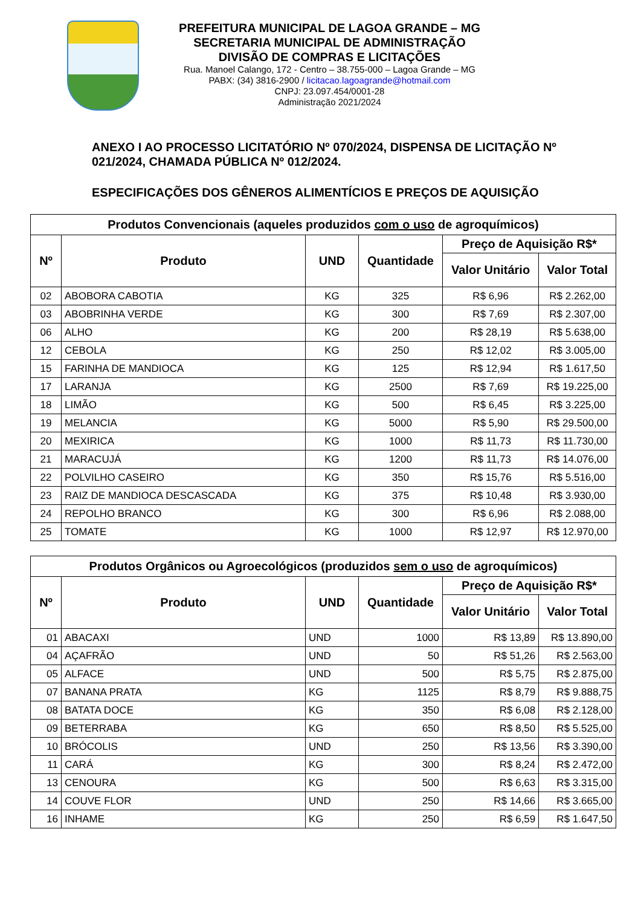PREFEITURA MUNICIPAL DE LAGOA GRANDE – MG
SECRETARIA MUNICIPAL DE ADMINISTRAÇÃO
DIVISÃO DE COMPRAS E LICITAÇÕES
Rua. Manoel Calango, 172 - Centro – 38.755-000 – Lagoa Grande – MG
PABX: (34) 3816-2900 / licitacao.lagoagrande@hotmail.com
CNPJ: 23.097.454/0001-28
Administração 2021/2024
ANEXO I AO PROCESSO LICITATÓRIO Nº 070/2024, DISPENSA DE LICITAÇÃO Nº 021/2024, CHAMADA PÚBLICA Nº 012/2024.
ESPECIFICAÇÕES DOS GÊNEROS ALIMENTÍCIOS E PREÇOS DE AQUISIÇÃO
| Produtos Convencionais (aqueles produzidos com o uso de agroquímicos) | | | | | |
| --- | --- | --- | --- | --- | --- |
| Nº | Produto | UND | Quantidade | Preço de Aquisição R$* | |
| | | | | Valor Unitário | Valor Total |
| 02 | ABOBORA CABOTIA | KG | 325 | R$ 6,96 | R$ 2.262,00 |
| 03 | ABOBRINHA VERDE | KG | 300 | R$ 7,69 | R$ 2.307,00 |
| 06 | ALHO | KG | 200 | R$ 28,19 | R$ 5.638,00 |
| 12 | CEBOLA | KG | 250 | R$ 12,02 | R$ 3.005,00 |
| 15 | FARINHA DE MANDIOCA | KG | 125 | R$ 12,94 | R$ 1.617,50 |
| 17 | LARANJA | KG | 2500 | R$ 7,69 | R$ 19.225,00 |
| 18 | LIMÃO | KG | 500 | R$ 6,45 | R$ 3.225,00 |
| 19 | MELANCIA | KG | 5000 | R$ 5,90 | R$ 29.500,00 |
| 20 | MEXIRICA | KG | 1000 | R$ 11,73 | R$ 11.730,00 |
| 21 | MARACUJÁ | KG | 1200 | R$ 11,73 | R$ 14.076,00 |
| 22 | POLVILHO CASEIRO | KG | 350 | R$ 15,76 | R$ 5.516,00 |
| 23 | RAIZ DE MANDIOCA DESCASCADA | KG | 375 | R$ 10,48 | R$ 3.930,00 |
| 24 | REPOLHO BRANCO | KG | 300 | R$ 6,96 | R$ 2.088,00 |
| 25 | TOMATE | KG | 1000 | R$ 12,97 | R$ 12.970,00 |
| Produtos Orgânicos ou Agroecológicos (produzidos sem o uso de agroquímicos) | | | | | |
| --- | --- | --- | --- | --- | --- |
| Nº | Produto | UND | Quantidade | Preço de Aquisição R$* | |
| | | | | Valor Unitário | Valor Total |
| 01 | ABACAXI | UND | 1000 | R$ 13,89 | R$ 13.890,00 |
| 04 | AÇAFRÃO | UND | 50 | R$ 51,26 | R$ 2.563,00 |
| 05 | ALFACE | UND | 500 | R$ 5,75 | R$ 2.875,00 |
| 07 | BANANA PRATA | KG | 1125 | R$ 8,79 | R$ 9.888,75 |
| 08 | BATATA DOCE | KG | 350 | R$ 6,08 | R$ 2.128,00 |
| 09 | BETERRABA | KG | 650 | R$ 8,50 | R$ 5.525,00 |
| 10 | BRÓCOLIS | UND | 250 | R$ 13,56 | R$ 3.390,00 |
| 11 | CARÁ | KG | 300 | R$ 8,24 | R$ 2.472,00 |
| 13 | CENOURA | KG | 500 | R$ 6,63 | R$ 3.315,00 |
| 14 | COUVE FLOR | UND | 250 | R$ 14,66 | R$ 3.665,00 |
| 16 | INHAME | KG | 250 | R$ 6,59 | R$ 1.647,50 |